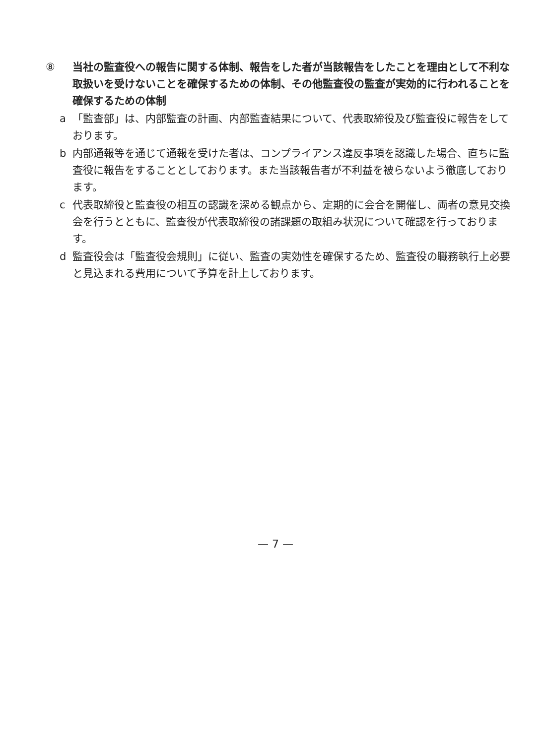⑧ 当社の監査役への報告に関する体制、報告をした者が当該報告をしたことを理由として不利な取扱いを受けないことを確保するための体制、その他監査役の監査が実効的に行われることを確保するための体制
a 「監査部」は、内部監査の計画、内部監査結果について、代表取締役及び監査役に報告をしております。
b 内部通報等を通じて通報を受けた者は、コンプライアンス違反事項を認識した場合、直ちに監査役に報告をすることとしております。また当該報告者が不利益を被らないよう徹底しております。
c 代表取締役と監査役の相互の認識を深める観点から、定期的に会合を開催し、両者の意見交換会を行うとともに、監査役が代表取締役の諸課題の取組み状況について確認を行っております。
d 監査役会は「監査役会規則」に従い、監査の実効性を確保するため、監査役の職務執行上必要と見込まれる費用について予算を計上しております。
— 7 —